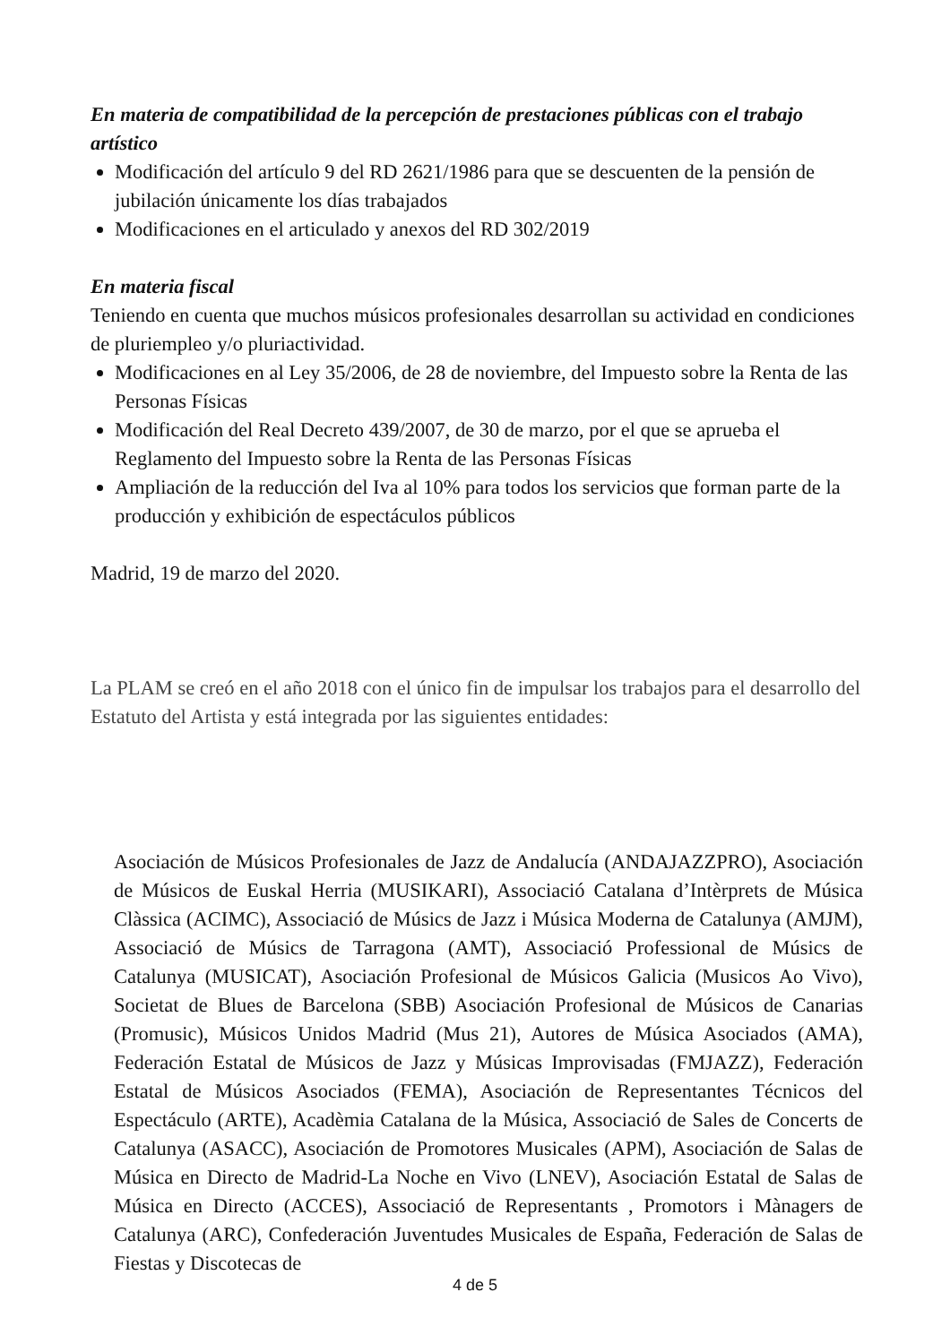En materia de compatibilidad de la percepción de prestaciones públicas con el trabajo artístico
Modificación del artículo 9 del RD 2621/1986 para que se descuenten de la pensión de jubilación únicamente los días trabajados
Modificaciones en el articulado y anexos del RD 302/2019
En materia fiscal
Teniendo en cuenta que muchos músicos profesionales desarrollan su actividad en condiciones de pluriempleo y/o pluriactividad.
Modificaciones en al Ley 35/2006, de 28 de noviembre, del Impuesto sobre la Renta de las Personas Físicas
Modificación del Real Decreto 439/2007, de 30 de marzo, por el que se aprueba el Reglamento del Impuesto sobre la Renta de las Personas Físicas
Ampliación de la reducción del Iva al 10% para todos los servicios que forman parte de la producción y exhibición de espectáculos públicos
Madrid, 19 de marzo del 2020.
La PLAM se creó en el año 2018 con el único fin de impulsar los trabajos para el desarrollo del Estatuto del Artista y está integrada por las siguientes entidades:
Asociación de Músicos Profesionales de Jazz de Andalucía (ANDAJAZZPRO), Asociación de Músicos de Euskal Herria (MUSIKARI), Associació Catalana d’Intèrprets de Música Clàssica (ACIMC), Associació de Músics de Jazz i Música Moderna de Catalunya (AMJM), Associació de Músics de Tarragona (AMT), Associació Professional de Músics de Catalunya (MUSICAT), Asociación Profesional de Músicos Galicia (Musicos Ao Vivo), Societat de Blues de Barcelona (SBB) Asociación Profesional de Músicos de Canarias (Promusic), Músicos Unidos Madrid (Mus 21), Autores de Música Asociados (AMA), Federación Estatal de Músicos de Jazz y Músicas Improvisadas (FMJAZZ), Federación Estatal de Músicos Asociados (FEMA), Asociación de Representantes Técnicos del Espectáculo (ARTE), Acadèmia Catalana de la Música, Associació de Sales de Concerts de Catalunya (ASACC), Asociación de Promotores Musicales (APM), Asociación de Salas de Música en Directo de Madrid-La Noche en Vivo (LNEV), Asociación Estatal de Salas de Música en Directo (ACCES), Associació de Representants , Promotors i Mànagers de Catalunya (ARC), Confederación Juventudes Musicales de España, Federación de Salas de Fiestas y Discotecas de
4 de 5